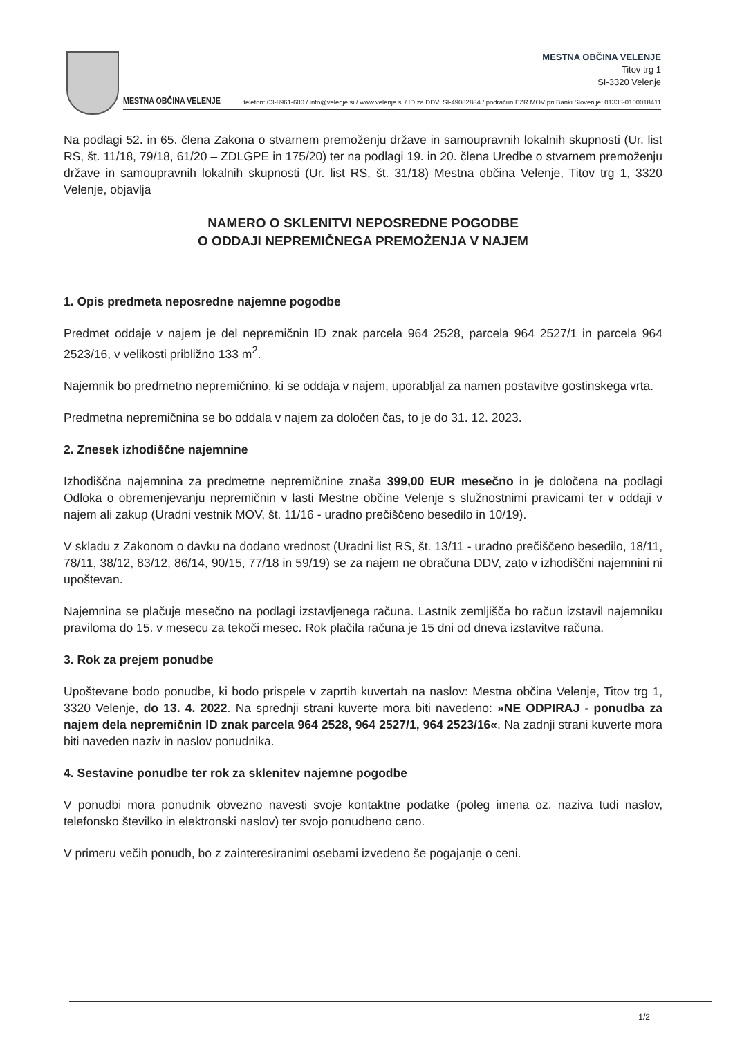MESTNA OBČINA VELENJE
MESTNA OBČINA VELENJE
Titov trg 1
SI-3320 Velenje
telefon: 03-8961-600 / info@velenje.si / www.velenje.si / ID za DDV: SI-49082884 / podračun EZR MOV pri Banki Slovenije: 01333-0100018411
Na podlagi 52. in 65. člena Zakona o stvarnem premoženju države in samoupravnih lokalnih skupnosti (Ur. list RS, št. 11/18, 79/18, 61/20 – ZDLGPE in 175/20) ter na podlagi 19. in 20. člena Uredbe o stvarnem premoženju države in samoupravnih lokalnih skupnosti (Ur. list RS, št. 31/18) Mestna občina Velenje, Titov trg 1, 3320 Velenje, objavlja
NAMERO O SKLENITVI NEPOSREDNE POGODBE
O ODDAJI NEPREMIČNEGA PREMOŽENJA V NAJEM
1. Opis predmeta neposredne najemne pogodbe
Predmet oddaje v najem je del nepremičnin ID znak parcela 964 2528, parcela 964 2527/1 in parcela 964 2523/16, v velikosti približno 133 m<sup>2</sup>.
Najemnik bo predmetno nepremičnino, ki se oddaja v najem, uporabljal za namen postavitve gostinskega vrta.
Predmetna nepremičnina se bo oddala v najem za določen čas, to je do 31. 12. 2023.
2. Znesek izhodiščne najemnine
Izhodiščna najemnina za predmetne nepremičnine znaša 399,00 EUR mesečno in je določena na podlagi Odloka o obremenjevanju nepremičnin v lasti Mestne občine Velenje s služnostnimi pravicami ter v oddaji v najem ali zakup (Uradni vestnik MOV, št. 11/16 - uradno prečiščeno besedilo in 10/19).
V skladu z Zakonom o davku na dodano vrednost (Uradni list RS, št. 13/11 - uradno prečiščeno besedilo, 18/11, 78/11, 38/12, 83/12, 86/14, 90/15, 77/18 in 59/19) se za najem ne obračuna DDV, zato v izhodiščni najemnini ni upoštevan.
Najemnina se plačuje mesečno na podlagi izstavljenega računa. Lastnik zemljišča bo račun izstavil najemniku praviloma do 15. v mesecu za tekoči mesec. Rok plačila računa je 15 dni od dneva izstavitve računa.
3. Rok za prejem ponudbe
Upoštevane bodo ponudbe, ki bodo prispele v zaprtih kuvertah na naslov: Mestna občina Velenje, Titov trg 1, 3320 Velenje, do 13. 4. 2022. Na sprednji strani kuverte mora biti navedeno: »NE ODPIRAJ - ponudba za najem dela nepremičnin ID znak parcela 964 2528, 964 2527/1, 964 2523/16«. Na zadnji strani kuverte mora biti naveden naziv in naslov ponudnika.
4. Sestavine ponudbe ter rok za sklenitev najemne pogodbe
V ponudbi mora ponudnik obvezno navesti svoje kontaktne podatke (poleg imena oz. naziva tudi naslov, telefonsko številko in elektronski naslov) ter svojo ponudbeno ceno.
V primeru večih ponudb, bo z zainteresiranimi osebami izvedeno še pogajanje o ceni.
1/2